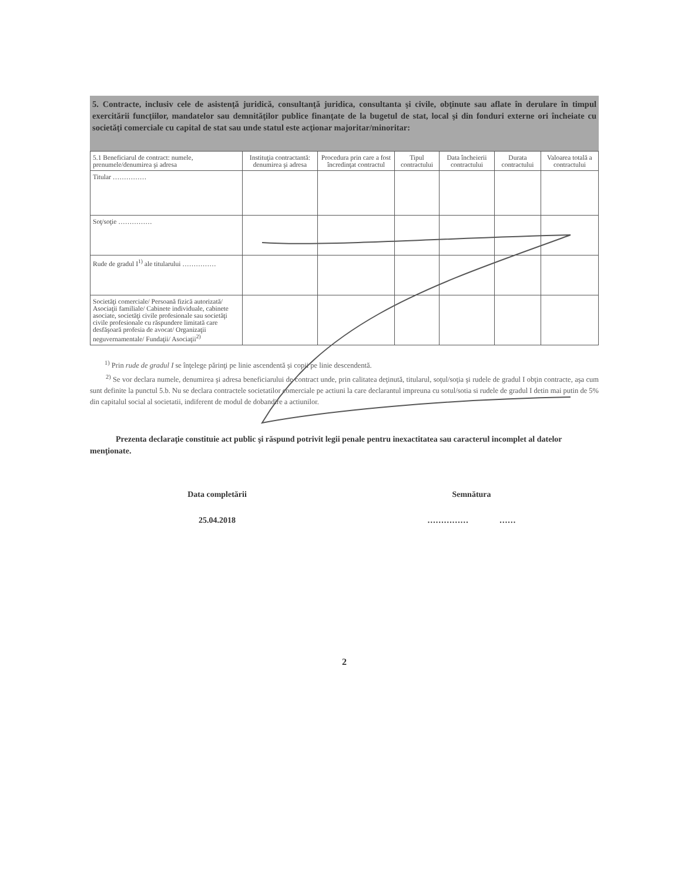5. Contracte, inclusiv cele de asistenţă juridică, consultanţă juridica, consultanta şi civile, obţinute sau aflate în derulare în timpul exercitării funcţiilor, mandatelor sau demnităţilor publice finanţate de la bugetul de stat, local şi din fonduri externe ori încheiate cu societăţi comerciale cu capital de stat sau unde statul este acţionar majoritar/minoritar:
| 5.1 Beneficiarul de contract: numele, prenumele/denumirea şi adresa | Instituţia contractantă: denumirea şi adresa | Procedura prin care a fost încredinţat contractul | Tipul contractului | Data încheierii contractului | Durata contractului | Valoarea totală a contractului |
| --- | --- | --- | --- | --- | --- | --- |
| Titular …………… | | | | | | |
| Soţ/soţie …………… | | | | | | |
| Rude de gradul I<sup>1)</sup> ale titularului …………… | | | | | | |
| Societăţi comerciale/ Persoană fizică autorizată/ Asociaţii familiale/ Cabinete individuale, cabinete asociate, societăţi civile profesionale sau societăţi civile profesionale cu răspundere limitată care desfăşoară profesia de avocat/ Organizaţii neguvernamentale/ Fundaţii/ Asociaţii<sup>2)</sup> | | | | | | |
<sup>1)</sup> Prin rude de gradul I se înţelege părinţi pe linie ascendentă şi copii pe linie descendentă.
<sup>2)</sup> Se vor declara numele, denumirea şi adresa beneficiarului de contract unde, prin calitatea deţinută, titularul, soţul/soţia şi rudele de gradul I obţin contracte, aşa cum sunt definite la punctul 5.b. Nu se declara contractele societatilor comerciale pe actiuni la care declarantul impreuna cu sotul/sotia si rudele de gradul I detin mai putin de 5% din capitalul social al societatii, indiferent de modul de dobandire a actiunilor.
Prezenta declaraţie constituie act public şi răspund potrivit legii penale pentru inexactitatea sau caracterul incomplet al datelor menţionate.
Data completării
25.04.2018
Semnătura
…………… ……
2